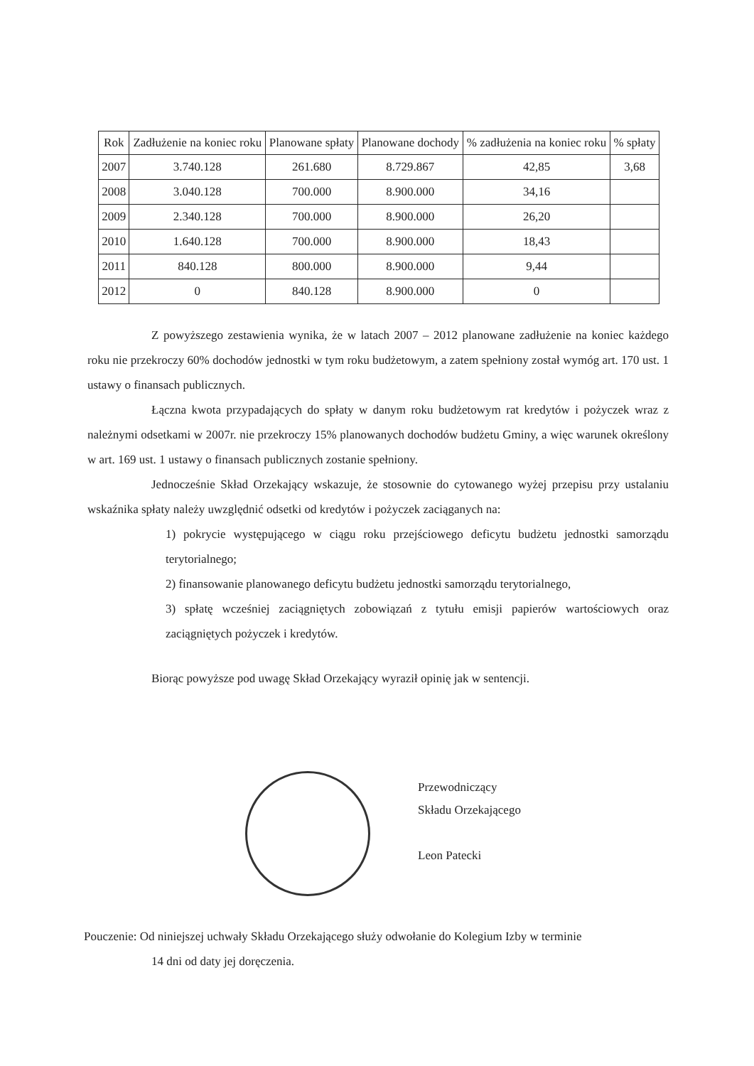| Rok | Zadłużenie na koniec roku | Planowane spłaty | Planowane dochody | % zadłużenia na koniec roku | % spłaty |
| --- | --- | --- | --- | --- | --- |
| 2007 | 3.740.128 | 261.680 | 8.729.867 | 42,85 | 3,68 |
| 2008 | 3.040.128 | 700.000 | 8.900.000 | 34,16 | |
| 2009 | 2.340.128 | 700.000 | 8.900.000 | 26,20 | |
| 2010 | 1.640.128 | 700.000 | 8.900.000 | 18,43 | |
| 2011 | 840.128 | 800.000 | 8.900.000 | 9,44 | |
| 2012 | 0 | 840.128 | 8.900.000 | 0 | |
Z powyższego zestawienia wynika, że w latach 2007 – 2012 planowane zadłużenie na koniec każdego roku nie przekroczy 60% dochodów jednostki w tym roku budżetowym, a zatem spełniony został wymóg art. 170 ust. 1 ustawy o finansach publicznych.
Łączna kwota przypadających do spłaty w danym roku budżetowym rat kredytów i pożyczek wraz z należnymi odsetkami w 2007r. nie przekroczy 15% planowanych dochodów budżetu Gminy, a więc warunek określony w art. 169 ust. 1 ustawy o finansach publicznych zostanie spełniony.
Jednocześnie Skład Orzekający wskazuje, że stosownie do cytowanego wyżej przepisu przy ustalaniu wskaźnika spłaty należy uwzględnić odsetki od kredytów i pożyczek zaciąganych na:
1) pokrycie występującego w ciągu roku przejściowego deficytu budżetu jednostki samorządu terytorialnego;
2) finansowanie planowanego deficytu budżetu jednostki samorządu terytorialnego,
3) spłatę wcześniej zaciągniętych zobowiązań z tytułu emisji papierów wartościowych oraz zaciągniętych pożyczek i kredytów.
Biorąc powyższe pod uwagę Skład Orzekający wyraził opinię jak w sentencji.
Przewodniczący
Składu Orzekającego
Leon Patecki
Pouczenie: Od niniejszej uchwały Składu Orzekającego służy odwołanie do Kolegium Izby w terminie
14 dni od daty jej doręczenia.